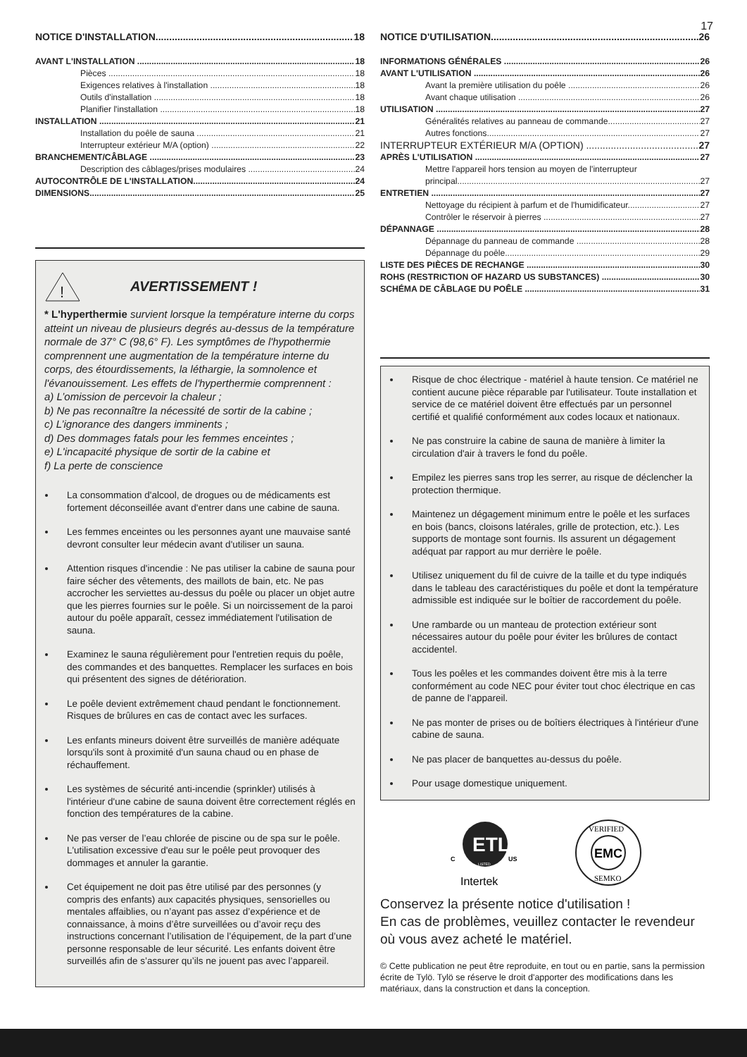17
NOTICE D'INSTALLATION 18
AVANT L'INSTALLATION 18
Pièces 18
Exigences relatives à l'installation 18
Outils d'installation 18
Planifier l'installation 18
INSTALLATION 21
Installation du poêle de sauna 21
Interrupteur extérieur M/A (option) 22
BRANCHEMENT/CÂBLAGE 23
Description des câblages/prises modulaires 24
AUTOCONTRÔLE DE L'INSTALLATION 24
DIMENSIONS 25
!
AVERTISSEMENT !
* L'hyperthermie survient lorsque la température interne du corps atteint un niveau de plusieurs degrés au-dessus de la température normale de 37° C (98,6° F). Les symptômes de l'hypothermie comprennent une augmentation de la température interne du corps, des étourdissements, la léthargie, la somnolence et l'évanouissement. Les effets de l'hyperthermie comprennent :
a) L’omission de percevoir la chaleur ;
b) Ne pas reconnaître la nécessité de sortir de la cabine ;
c) L’ignorance des dangers imminents ;
d) Des dommages fatals pour les femmes enceintes ;
e) L'incapacité physique de sortir de la cabine et
f) La perte de conscience
La consommation d'alcool, de drogues ou de médicaments est fortement déconseillée avant d'entrer dans une cabine de sauna.
Les femmes enceintes ou les personnes ayant une mauvaise santé devront consulter leur médecin avant d'utiliser un sauna.
Attention risques d'incendie : Ne pas utiliser la cabine de sauna pour faire sécher des vêtements, des maillots de bain, etc. Ne pas accrocher les serviettes au-dessus du poêle ou placer un objet autre que les pierres fournies sur le poêle. Si un noircissement de la paroi autour du poêle apparaît, cessez immédiatement l'utilisation de sauna.
Examinez le sauna régulièrement pour l'entretien requis du poêle, des commandes et des banquettes. Remplacer les surfaces en bois qui présentent des signes de détérioration.
Le poêle devient extrêmement chaud pendant le fonctionnement. Risques de brûlures en cas de contact avec les surfaces.
Les enfants mineurs doivent être surveillés de manière adéquate lorsqu'ils sont à proximité d'un sauna chaud ou en phase de réchauffement.
Les systèmes de sécurité anti-incendie (sprinkler) utilisés à l'intérieur d'une cabine de sauna doivent être correctement réglés en fonction des températures de la cabine.
Ne pas verser de l’eau chlorée de piscine ou de spa sur le poêle. L'utilisation excessive d'eau sur le poêle peut provoquer des dommages et annuler la garantie.
Cet équipement ne doit pas être utilisé par des personnes (y compris des enfants) aux capacités physiques, sensorielles ou mentales affaiblies, ou n’ayant pas assez d’expérience et de connaissance, à moins d’être surveillées ou d’avoir reçu des instructions concernant l’utilisation de l’équipement, de la part d’une personne responsable de leur sécurité. Les enfants doivent être surveillés afin de s’assurer qu’ils ne jouent pas avec l’appareil.
NOTICE D'UTILISATION 26
INFORMATIONS GÉNÉRALES 26
AVANT L'UTILISATION 26
Avant la première utilisation du poêle 26
Avant chaque utilisation 26
UTILISATION 27
Généralités relatives au panneau de commande 27
Autres fonctions 27
INTERRUPTEUR EXTÉRIEUR M/A (OPTION) 27
APRÈS L'UTILISATION 27
Mettre l'appareil hors tension au moyen de l'interrupteur
principal 27
ENTRETIEN 27
Nettoyage du récipient à parfum et de l'humidificateur 27
Contrôler le réservoir à pierres 27
DÉPANNAGE 28
Dépannage du panneau de commande 28
Dépannage du poêle 29
LISTE DES PIÈCES DE RECHANGE 30
ROHS (RESTRICTION OF HAZARD US SUBSTANCES) 30
SCHÉMA DE CÂBLAGE DU POÊLE 31
Risque de choc électrique - matériel à haute tension. Ce matériel ne contient aucune pièce réparable par l'utilisateur. Toute installation et service de ce matériel doivent être effectués par un personnel certifié et qualifié conformément aux codes locaux et nationaux.
Ne pas construire la cabine de sauna de manière à limiter la circulation d'air à travers le fond du poêle.
Empilez les pierres sans trop les serrer, au risque de déclencher la protection thermique.
Maintenez un dégagement minimum entre le poêle et les surfaces en bois (bancs, cloisons latérales, grille de protection, etc.). Les supports de montage sont fournis. Ils assurent un dégagement adéquat par rapport au mur derrière le poêle.
Utilisez uniquement du fil de cuivre de la taille et du type indiqués dans le tableau des caractéristiques du poêle et dont la température admissible est indiquée sur le boîtier de raccordement du poêle.
Une rambarde ou un manteau de protection extérieur sont nécessaires autour du poêle pour éviter les brûlures de contact accidentel.
Tous les poêles et les commandes doivent être mis à la terre conformément au code NEC pour éviter tout choc électrique en cas de panne de l'appareil.
Ne pas monter de prises ou de boîtiers électriques à l'intérieur d'une cabine de sauna.
Ne pas placer de banquettes au-dessus du poêle.
Pour usage domestique uniquement.
ETL
C
US
LISTED
Intertek
EMC
VERIFIED
SEMKO
Conservez la présente notice d'utilisation !
En cas de problèmes, veuillez contacter le revendeur où vous avez acheté le matériel.
© Cette publication ne peut être reproduite, en tout ou en partie, sans la permission écrite de Tylö. Tylö se réserve le droit d'apporter des modifications dans les matériaux, dans la construction et dans la conception.